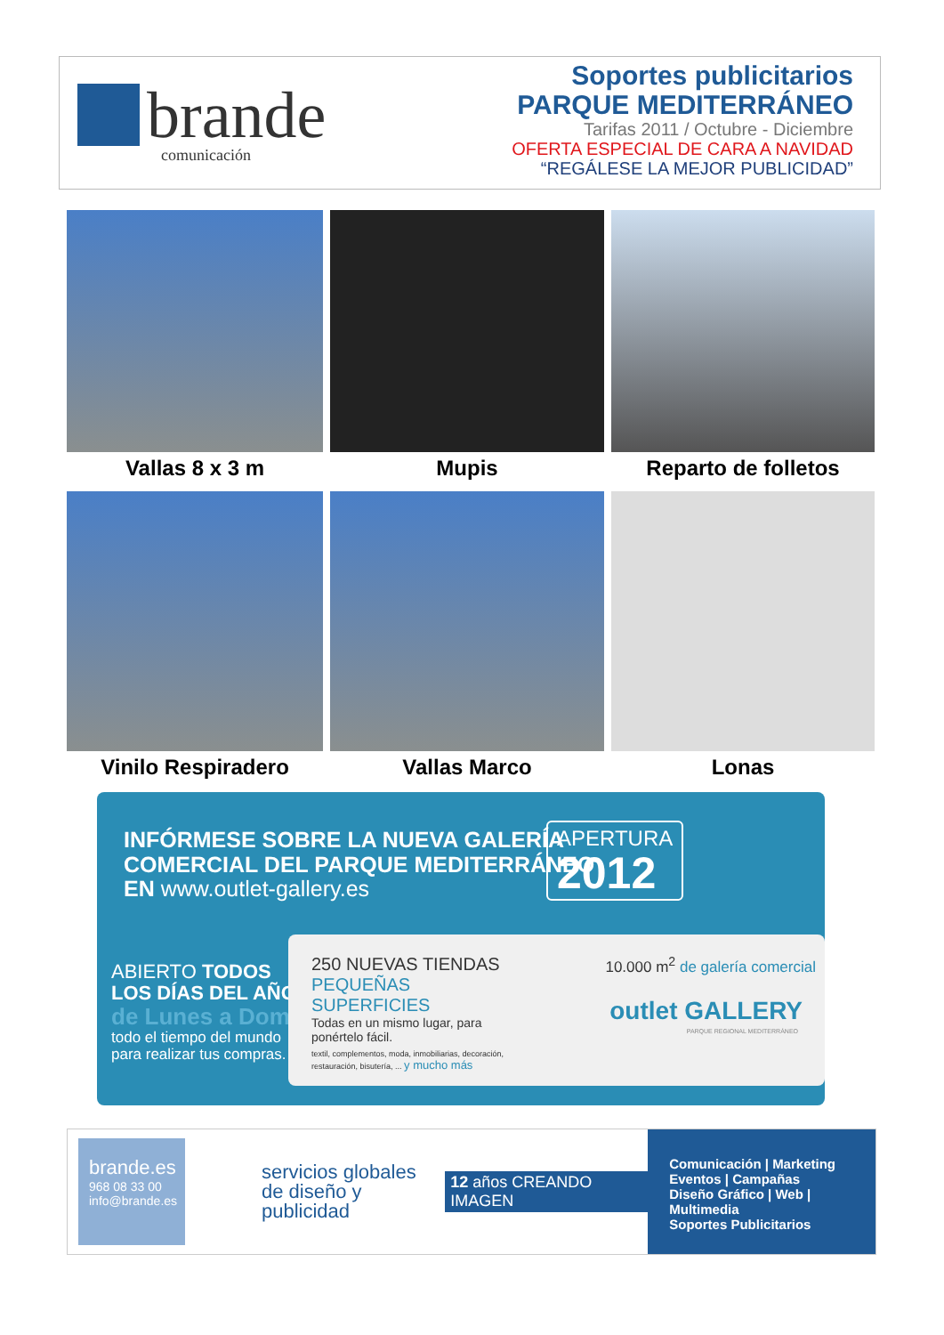brande
comunicación
Soportes publicitarios
PARQUE MEDITERRÁNEO
Tarifas 2011 / Octubre - Diciembre
OFERTA ESPECIAL DE CARA A NAVIDAD
“REGÁLESE LA MEJOR PUBLICIDAD”
Vallas 8 x 3 m
Mupis
Reparto de folletos
Vinilo Respiradero
Vallas Marco
Lonas
INFÓRMESE SOBRE LA NUEVA GALERÍA
COMERCIAL DEL PARQUE MEDITERRÁNEO
EN www.outlet-gallery.es
APERTURA
2012
ABIERTO TODOS
LOS DÍAS DEL AÑO
de Lunes a Domingo
todo el tiempo del mundo
para realizar tus compras.
250 NUEVAS TIENDAS
PEQUEÑAS SUPERFICIES
Todas en un mismo lugar, para ponértelo fácil.
textil, complementos, moda, inmobiliarias, decoración, restauración, bisutería, ... y mucho más
10.000 m<sup>2</sup> de galería comercial
outlet GALLERY
PARQUE REGIONAL MEDITERRÁNEO
brande.es
968 08 33 00
info@brande.es
servicios globales
de diseño y publicidad
12 años CREANDO IMAGEN
Comunicación | Marketing
Eventos | Campañas
Diseño Gráfico | Web | Multimedia
Soportes Publicitarios